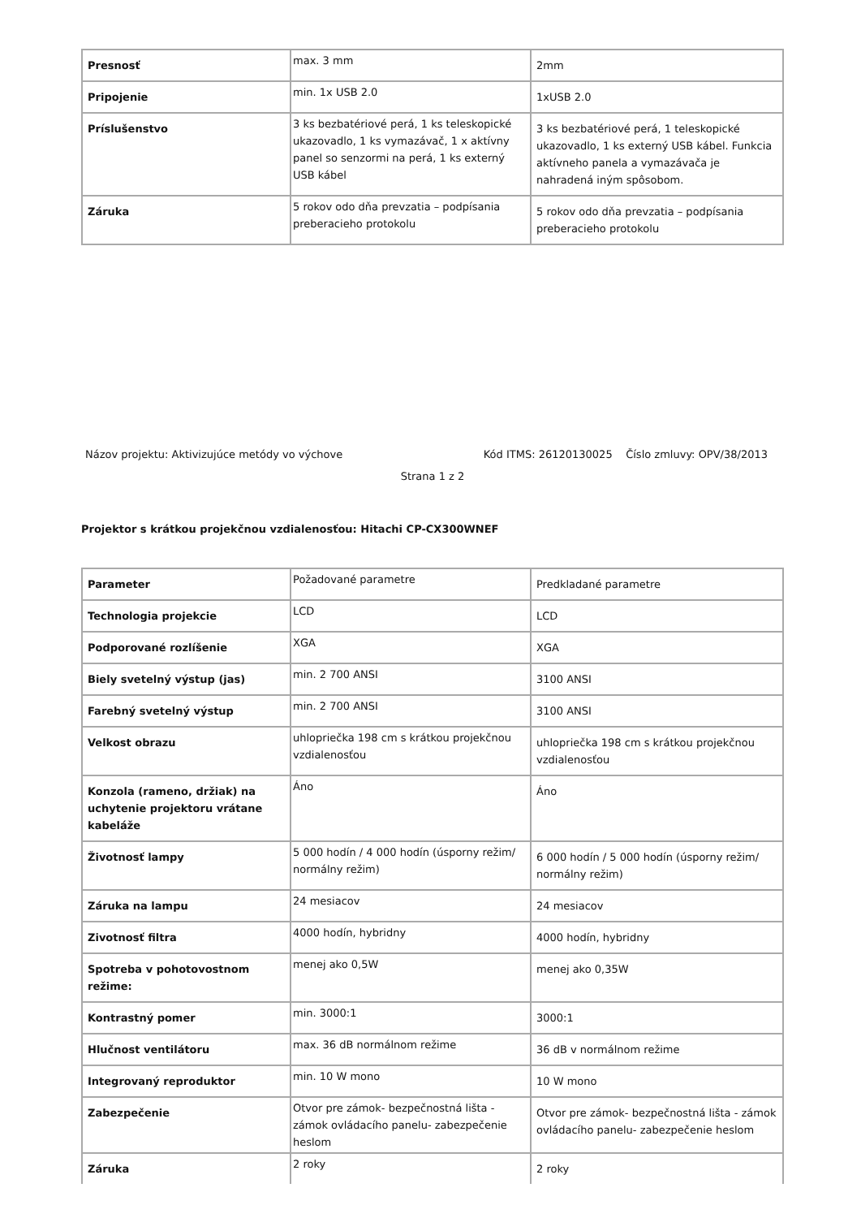| Presnosť | max. 3 mm | 2mm |
| Pripojenie | min. 1x USB 2.0 | 1xUSB 2.0 |
| Príslušenstvo | 3 ks bezbatériové perá, 1 ks teleskopické ukazovadlo, 1 ks vymazávač, 1 x aktívny panel so senzormi na perá, 1 ks externý USB kábel | 3 ks bezbatériové perá, 1 teleskopické ukazovadlo, 1 ks externý USB kábel. Funkcia aktívneho panela a vymazávača je nahradená iným spôsobom. |
| Záruka | 5 rokov odo dňa prevzatia – podpísania preberacieho protokolu | 5 rokov odo dňa prevzatia – podpísania preberacieho protokolu |
Názov projektu: Aktivizujúce metódy vo výchove Kód ITMS: 26120130025 Číslo zmluvy: OPV/38/2013
Strana 1 z 2
Projektor s krátkou projekčnou vzdialenosťou: Hitachi CP-CX300WNEF
| Parameter | Požadované parametre | Predkladané parametre |
| Technologia projekcie | LCD | LCD |
| Podporované rozlíšenie | XGA | XGA |
| Biely svetelný výstup (jas) | min. 2 700 ANSI | 3100 ANSI |
| Farebný svetelný výstup | min. 2 700 ANSI | 3100 ANSI |
| Velkost obrazu | uhlopriečka 198 cm s krátkou projekčnou vzdialenosťou | uhlopriečka 198 cm s krátkou projekčnou vzdialenosťou |
| Konzola (rameno, držiak) na uchytenie projektoru vrátane kabeláže | Áno | Áno |
| Životnosť lampy | 5 000 hodín / 4 000 hodín (úsporny režim/ normálny režim) | 6 000 hodín / 5 000 hodín (úsporny režim/ normálny režim) |
| Záruka na lampu | 24 mesiacov | 24 mesiacov |
| Zivotnosť filtra | 4000 hodín, hybridny | 4000 hodín, hybridny |
| Spotreba v pohotovostnom režime: | menej ako 0,5W | menej ako 0,35W |
| Kontrastný pomer | min. 3000:1 | 3000:1 |
| Hlučnost ventilátoru | max. 36 dB normálnom režime | 36 dB v normálnom režime |
| Integrovaný reproduktor | min. 10 W mono | 10 W mono |
| Zabezpečenie | Otvor pre zámok- bezpečnostná lišta - zámok ovládacího panelu- zabezpečenie heslom | Otvor pre zámok- bezpečnostná lišta - zámok ovládacího panelu- zabezpečenie heslom |
| Záruka | 2 roky | 2 roky |